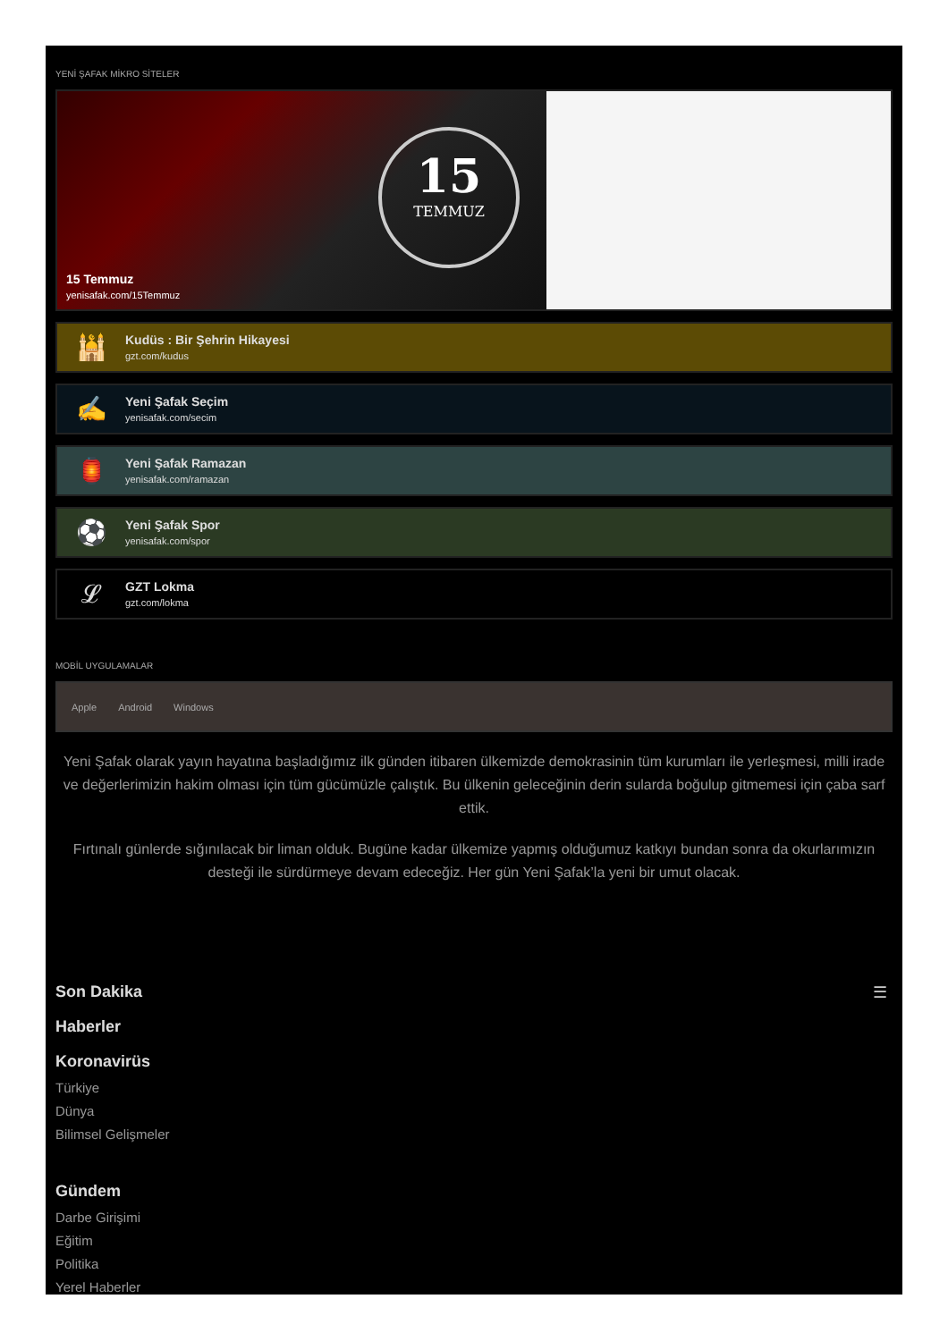YENİ ŞAFAK MİKRO SİTELER
15
TEMMUZ
15 Temmuz
yenisafak.com/15Temmuz
🕌
Kudüs : Bir Şehrin Hikayesi
gzt.com/kudus
✍
Yeni Şafak Seçim
yenisafak.com/secim
🏮
Yeni Şafak Ramazan
yenisafak.com/ramazan
⚽
Yeni Şafak Spor
yenisafak.com/spor
𝓛
GZT Lokma
gzt.com/lokma
MOBİL UYGULAMALAR
Apple Android Windows
Yeni Şafak olarak yayın hayatına başladığımız ilk günden itibaren ülkemizde demokrasinin tüm kurumları ile yerleşmesi, milli irade ve değerlerimizin hakim olması için tüm gücümüzle çalıştık. Bu ülkenin geleceğinin derin sularda boğulup gitmemesi için çaba sarf ettik.
Fırtınalı günlerde sığınılacak bir liman olduk. Bugüne kadar ülkemize yapmış olduğumuz katkıyı bundan sonra da okurlarımızın desteği ile sürdürmeye devam edeceğiz. Her gün Yeni Şafak’la yeni bir umut olacak.
☰
Son Dakika
Haberler
Koronavirüs
Türkiye
Dünya
Bilimsel Gelişmeler
Gündem
Darbe Girişimi
Eğitim
Politika
Yerel Haberler